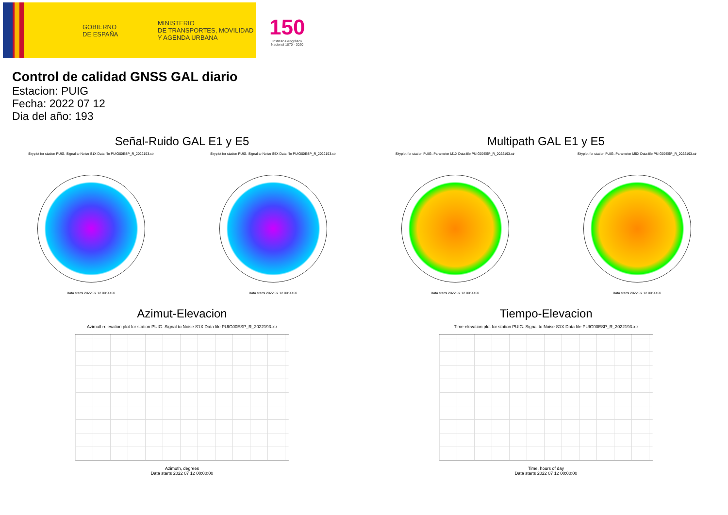GOBIERNO
DE ESPAÑA MINISTERIO
DE TRANSPORTES, MOVILIDAD
Y AGENDA URBANA
150
Instituto Geográfico
Nacional 1870 · 2020
Control de calidad GNSS GAL diario
Estacion: PUIG
Fecha: 2022 07 12
Dia del año: 193
Señal-Ruido GAL E1 y E5
Skyplot for station PUIG. Signal to Noise S1X Data file PUIG00ESP_R_2022193.xtr
Data starts 2022 07 12 00:00:00
Skyplot for station PUIG. Signal to Noise S5X Data file PUIG00ESP_R_2022193.xtr
Data starts 2022 07 12 00:00:00
Multipath GAL E1 y E5
Skyplot for station PUIG. Parameter M1X Data file PUIG00ESP_R_2022193.xtr
Data starts 2022 07 12 00:00:00
Skyplot for station PUIG. Parameter M5X Data file PUIG00ESP_R_2022193.xtr
Data starts 2022 07 12 00:00:00
Azimut-Elevacion
Azimuth-elevation plot for station PUIG. Signal to Noise S1X Data file PUIG00ESP_R_2022193.xtr
Azimuth, degrees
Data starts 2022 07 12 00:00:00
Tiempo-Elevacion
Time-elevation plot for station PUIG. Signal to Noise S1X Data file PUIG00ESP_R_2022193.xtr
Time, hours of day
Data starts 2022 07 12 00:00:00